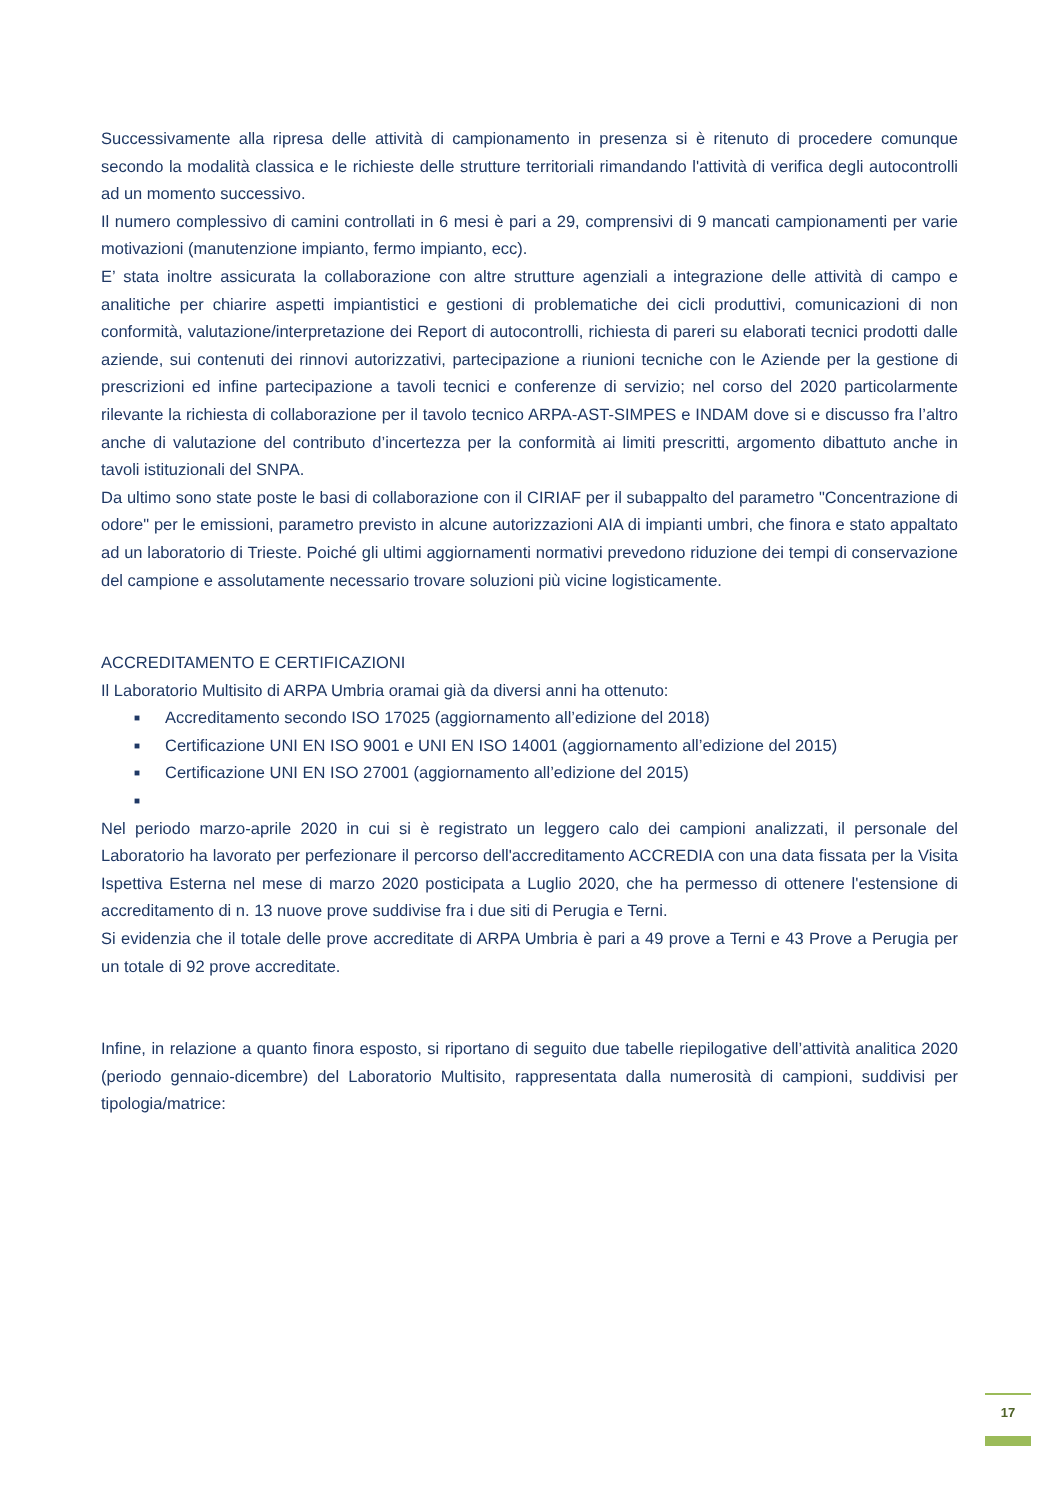Successivamente alla ripresa delle attività di campionamento in presenza si è ritenuto di procedere comunque secondo la modalità classica e le richieste delle strutture territoriali rimandando l'attività di verifica degli autocontrolli ad un momento successivo.
Il numero complessivo di camini controllati in 6 mesi è pari a 29, comprensivi di 9 mancati campionamenti per varie motivazioni (manutenzione impianto, fermo impianto, ecc).
E’ stata inoltre assicurata la collaborazione con altre strutture agenziali a integrazione delle attività di campo e analitiche per chiarire aspetti impiantistici e gestioni di problematiche dei cicli produttivi, comunicazioni di non conformità, valutazione/interpretazione dei Report di autocontrolli, richiesta di pareri su elaborati tecnici prodotti dalle aziende, sui contenuti dei rinnovi autorizzativi, partecipazione a riunioni tecniche con le Aziende per la gestione di prescrizioni ed infine partecipazione a tavoli tecnici e conferenze di servizio; nel corso del 2020 particolarmente rilevante la richiesta di collaborazione per il tavolo tecnico ARPA-AST-SIMPES e INDAM dove si e discusso fra l’altro anche di valutazione del contributo d’incertezza per la conformità ai limiti prescritti, argomento dibattuto anche in tavoli istituzionali del SNPA.
Da ultimo sono state poste le basi di collaborazione con il CIRIAF per il subappalto del parametro "Concentrazione di odore" per le emissioni, parametro previsto in alcune autorizzazioni AIA di impianti umbri, che finora e stato appaltato ad un laboratorio di Trieste. Poiché gli ultimi aggiornamenti normativi prevedono riduzione dei tempi di conservazione del campione e assolutamente necessario trovare soluzioni più vicine logisticamente.
ACCREDITAMENTO E CERTIFICAZIONI
Il Laboratorio Multisito di ARPA Umbria oramai già da diversi anni ha ottenuto:
■ Accreditamento secondo ISO 17025 (aggiornamento all’edizione del 2018)
■ Certificazione UNI EN ISO 9001 e UNI EN ISO 14001 (aggiornamento all’edizione del 2015)
■ Certificazione UNI EN ISO 27001 (aggiornamento all’edizione del 2015)
■
Nel periodo marzo-aprile 2020 in cui si è registrato un leggero calo dei campioni analizzati, il personale del Laboratorio ha lavorato per perfezionare il percorso dell'accreditamento ACCREDIA con una data fissata per la Visita Ispettiva Esterna nel mese di marzo 2020 posticipata a Luglio 2020, che ha permesso di ottenere l'estensione di accreditamento di n. 13 nuove prove suddivise fra i due siti di Perugia e Terni.
Si evidenzia che il totale delle prove accreditate di ARPA Umbria è pari a 49 prove a Terni e 43 Prove a Perugia per un totale di 92 prove accreditate.
Infine, in relazione a quanto finora esposto, si riportano di seguito due tabelle riepilogative dell’attività analitica 2020 (periodo gennaio-dicembre) del Laboratorio Multisito, rappresentata dalla numerosità di campioni, suddivisi per tipologia/matrice:
17